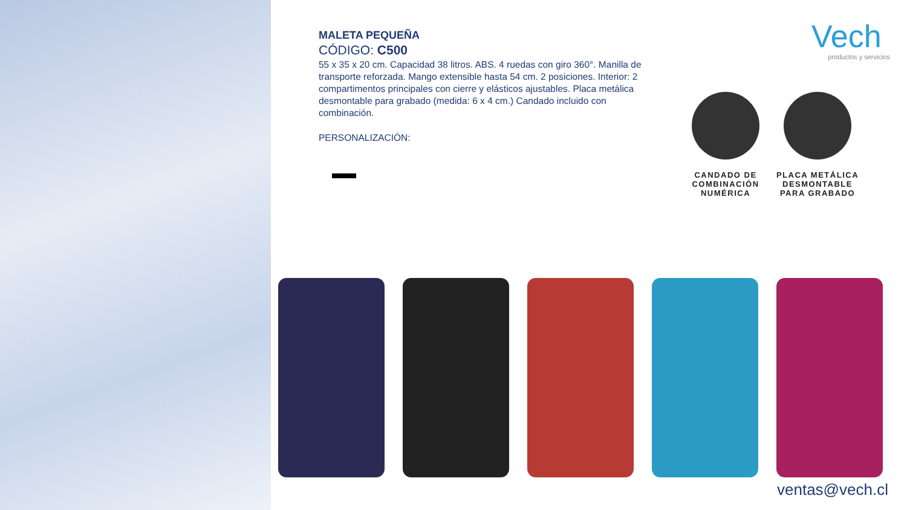MALETA PEQUEÑA
CÓDIGO: C500
55 x 35 x 20 cm. Capacidad 38 litros. ABS. 4 ruedas con giro 360°. Manilla de transporte reforzada. Mango extensible hasta 54 cm. 2 posiciones. Interior: 2 compartimentos principales con cierre y elásticos ajustables. Placa metálica desmontable para grabado (medida: 6 x 4 cm.) Candado incluido con combinación.
PERSONALIZACIÓN:
Vech
productos y servicios
CANDADO DE COMBINACIÓN NUMÉRICA
PLACA METÁLICA DESMONTABLE PARA GRABADO
ventas@vech.cl